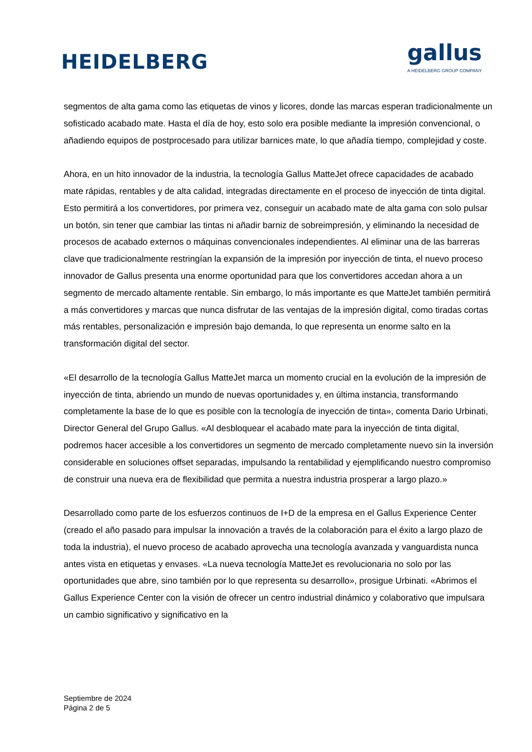HEIDELBERG
gallus
A HEIDELBERG GROUP COMPANY
segmentos de alta gama como las etiquetas de vinos y licores, donde las marcas esperan tradicionalmente un sofisticado acabado mate. Hasta el día de hoy, esto solo era posible mediante la impresión convencional, o añadiendo equipos de postprocesado para utilizar barnices mate, lo que añadía tiempo, complejidad y coste.
Ahora, en un hito innovador de la industria, la tecnología Gallus MatteJet ofrece capacidades de acabado mate rápidas, rentables y de alta calidad, integradas directamente en el proceso de inyección de tinta digital. Esto permitirá a los convertidores, por primera vez, conseguir un acabado mate de alta gama con solo pulsar un botón, sin tener que cambiar las tintas ni añadir barniz de sobreimpresión, y eliminando la necesidad de procesos de acabado externos o máquinas convencionales independientes. Al eliminar una de las barreras clave que tradicionalmente restringían la expansión de la impresión por inyección de tinta, el nuevo proceso innovador de Gallus presenta una enorme oportunidad para que los convertidores accedan ahora a un segmento de mercado altamente rentable. Sin embargo, lo más importante es que MatteJet también permitirá a más convertidores y marcas que nunca disfrutar de las ventajas de la impresión digital, como tiradas cortas más rentables, personalización e impresión bajo demanda, lo que representa un enorme salto en la transformación digital del sector.
«El desarrollo de la tecnología Gallus MatteJet marca un momento crucial en la evolución de la impresión de inyección de tinta, abriendo un mundo de nuevas oportunidades y, en última instancia, transformando completamente la base de lo que es posible con la tecnología de inyección de tinta», comenta Dario Urbinati, Director General del Grupo Gallus. «Al desbloquear el acabado mate para la inyección de tinta digital, podremos hacer accesible a los convertidores un segmento de mercado completamente nuevo sin la inversión considerable en soluciones offset separadas, impulsando la rentabilidad y ejemplificando nuestro compromiso de construir una nueva era de flexibilidad que permita a nuestra industria prosperar a largo plazo.»
Desarrollado como parte de los esfuerzos continuos de I+D de la empresa en el Gallus Experience Center (creado el año pasado para impulsar la innovación a través de la colaboración para el éxito a largo plazo de toda la industria), el nuevo proceso de acabado aprovecha una tecnología avanzada y vanguardista nunca antes vista en etiquetas y envases. «La nueva tecnología MatteJet es revolucionaria no solo por las oportunidades que abre, sino también por lo que representa su desarrollo», prosigue Urbinati. «Abrimos el Gallus Experience Center con la visión de ofrecer un centro industrial dinámico y colaborativo que impulsara un cambio significativo y significativo en la
Septiembre de 2024
Página 2 de 5